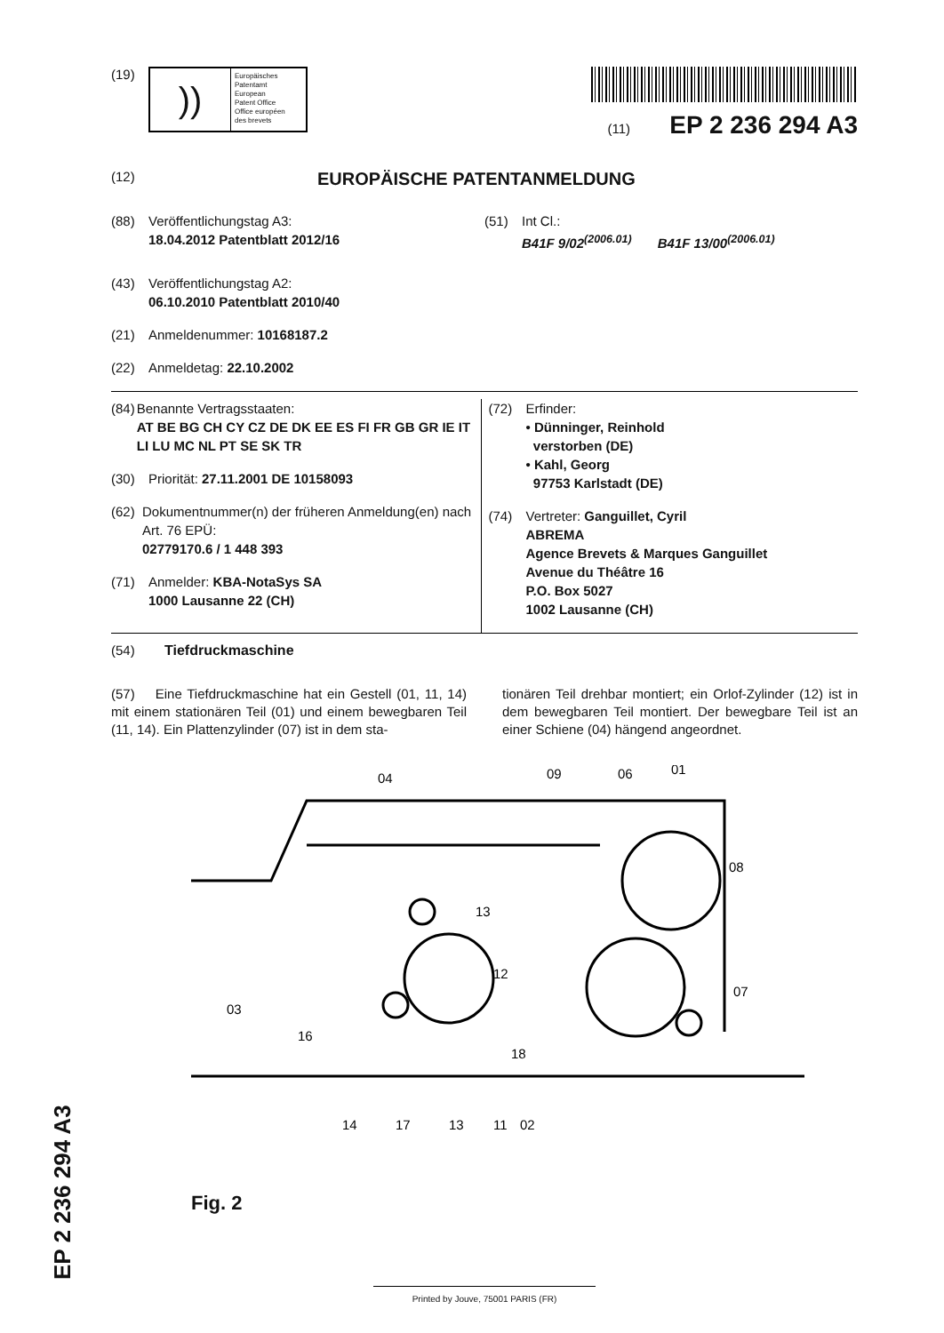(19)
))
Europäisches
Patentamt
European
Patent Office
Office européen
des brevets
(11) EP 2 236 294 A3
(12)
EUROPÄISCHE PATENTANMELDUNG
(88) Veröffentlichungstag A3:
18.04.2012 Patentblatt 2012/16
(43) Veröffentlichungstag A2:
06.10.2010 Patentblatt 2010/40
(21) Anmeldenummer: 10168187.2
(22) Anmeldetag: 22.10.2002
(51) Int Cl.:
B41F 9/02<sup>(2006.01)</sup> B41F 13/00<sup>(2006.01)</sup>
(84) Benannte Vertragsstaaten:
AT BE BG CH CY CZ DE DK EE ES FI FR GB GR IE IT LI LU MC NL PT SE SK TR
(30) Priorität: 27.11.2001 DE 10158093
(62) Dokumentnummer(n) der früheren Anmeldung(en) nach Art. 76 EPÜ:
02779170.6 / 1 448 393
(71) Anmelder: KBA-NotaSys SA
1000 Lausanne 22 (CH)
(72) Erfinder:
• Dünninger, Reinhold
verstorben (DE)
• Kahl, Georg
97753 Karlstadt (DE)
(74) Vertreter: Ganguillet, Cyril
ABREMA
Agence Brevets & Marques Ganguillet
Avenue du Théâtre 16
P.O. Box 5027
1002 Lausanne (CH)
(54) Tiefdruckmaschine
(57) Eine Tiefdruckmaschine hat ein Gestell (01, 11, 14) mit einem stationären Teil (01) und einem bewegbaren Teil (11, 14). Ein Plattenzylinder (07) ist in dem sta-
tionären Teil drehbar montiert; ein Orlof-Zylinder (12) ist in dem bewegbaren Teil montiert. Der bewegbare Teil ist an einer Schiene (04) hängend angeordnet.
04
09
06
01
08
13
12
07
03
16
18
14
17
13
11
02
Fig. 2
Printed by Jouve, 75001 PARIS (FR)
EP 2 236 294 A3